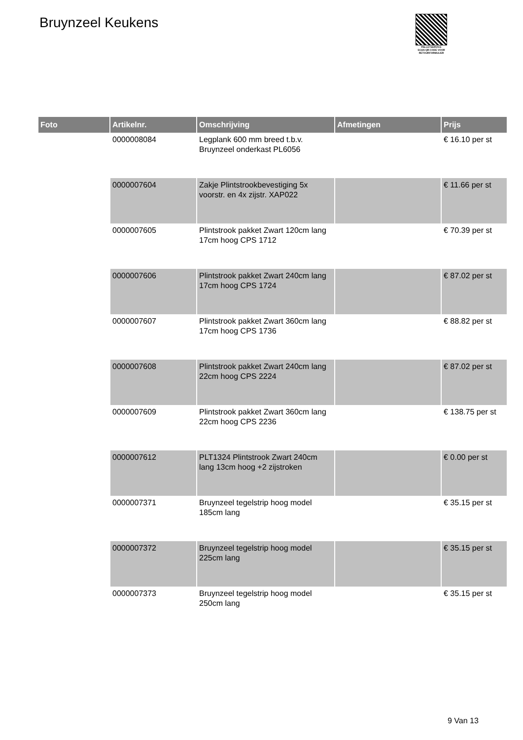Bruynzeel Keukens
PALLETSERVICE
SCAN QR-CODE VOOR RETOURFORMULIER
| Foto | Artikelnr. | Omschrijving | Afmetingen | Prijs |
| --- | --- | --- | --- | --- |
| | 0000008084 | Legplank 600 mm breed t.b.v. Bruynzeel onderkast PL6056 | | € 16.10 per st |
| | 0000007604 | Zakje Plintstrookbevestiging 5x voorstr. en 4x zijstr. XAP022 | | € 11.66 per st |
| | 0000007605 | Plintstrook pakket Zwart 120cm lang 17cm hoog CPS 1712 | | € 70.39 per st |
| | 0000007606 | Plintstrook pakket Zwart 240cm lang 17cm hoog CPS 1724 | | € 87.02 per st |
| | 0000007607 | Plintstrook pakket Zwart 360cm lang 17cm hoog CPS 1736 | | € 88.82 per st |
| | 0000007608 | Plintstrook pakket Zwart 240cm lang 22cm hoog CPS 2224 | | € 87.02 per st |
| | 0000007609 | Plintstrook pakket Zwart 360cm lang 22cm hoog CPS 2236 | | € 138.75 per st |
| | 0000007612 | PLT1324 Plintstrook Zwart 240cm lang 13cm hoog +2 zijstroken | | € 0.00 per st |
| | 0000007371 | Bruynzeel tegelstrip hoog model 185cm lang | | € 35.15 per st |
| | 0000007372 | Bruynzeel tegelstrip hoog model 225cm lang | | € 35.15 per st |
| | 0000007373 | Bruynzeel tegelstrip hoog model 250cm lang | | € 35.15 per st |
9 Van 13